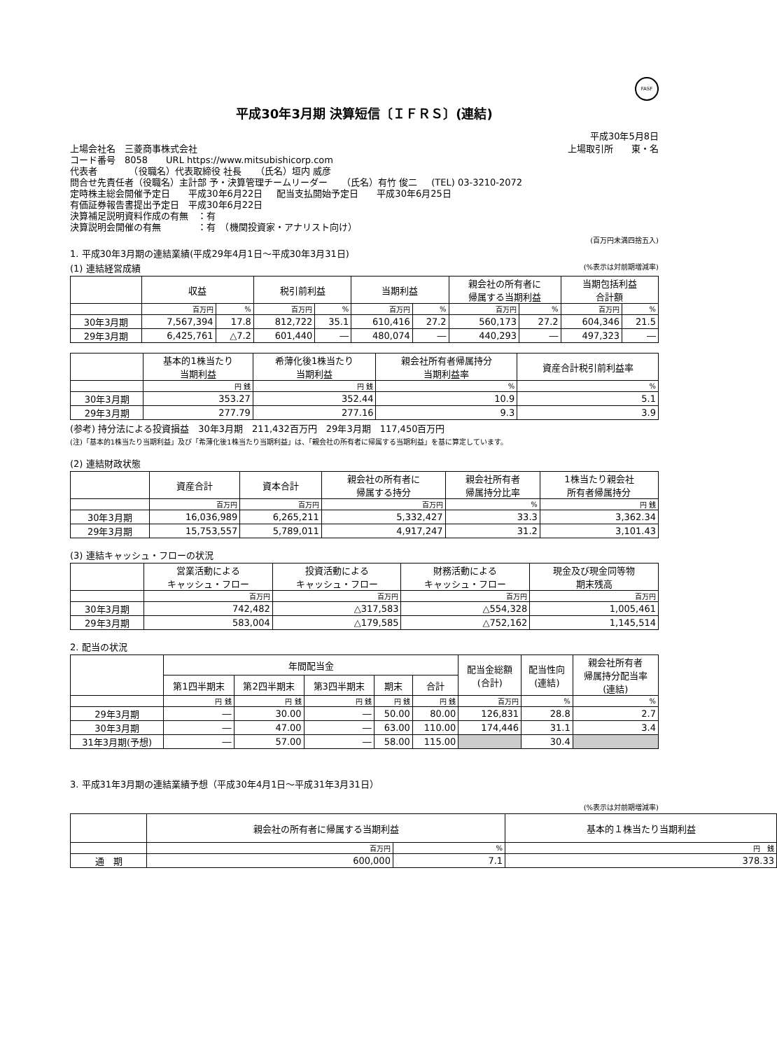FASF
平成30年3月期 決算短信〔ＩＦＲＳ〕(連結)
平成30年5月8日
上場会社名　三菱商事株式会社 上場取引所　　東・名
コード番号　8058　　URL https://www.mitsubishicorp.com
代表者　　　　（役職名）代表取締役 社長 （氏名）垣内 威彦
問合せ先責任者（役職名）主計部 予・決算管理チームリーダー （氏名）有竹 俊二 (TEL) 03-3210-2072
定時株主総会開催予定日　　平成30年6月22日 配当支払開始予定日　　平成30年6月25日
有価証券報告書提出予定日　平成30年6月22日
決算補足説明資料作成の有無　：有
決算説明会開催の有無　　　　：有　（機関投資家・アナリスト向け）
(百万円未満四捨五入)
1. 平成30年3月期の連結業績(平成29年4月1日～平成30年3月31日)
(1) 連結経営成績 (%表示は対前期増減率)
| | 収益 | | 税引前利益 | | 当期利益 | | 親会社の所有者に 帰属する当期利益 | | 当期包括利益 合計額 | |
| --- | --- | --- | --- | --- | --- | --- | --- | --- | --- | --- |
| | 百万円 | % | 百万円 | % | 百万円 | % | 百万円 | % | 百万円 | % |
| 30年3月期 | 7,567,394 | 17.8 | 812,722 | 35.1 | 610,416 | 27.2 | 560,173 | 27.2 | 604,346 | 21.5 |
| 29年3月期 | 6,425,761 | △7.2 | 601,440 | ― | 480,074 | ― | 440,293 | ― | 497,323 | ― |
| | 基本的1株当たり 当期利益 | 希薄化後1株当たり 当期利益 | 親会社所有者帰属持分 当期利益率 | 資産合計税引前利益率 |
| --- | --- | --- | --- | --- |
| | 円 銭 | 円 銭 | % | % |
| 30年3月期 | 353.27 | 352.44 | 10.9 | 5.1 |
| 29年3月期 | 277.79 | 277.16 | 9.3 | 3.9 |
(参考) 持分法による投資損益　30年3月期　211,432百万円　29年3月期　117,450百万円
(注)「基本的1株当たり当期利益」及び「希薄化後1株当たり当期利益」は、「親会社の所有者に帰属する当期利益」を基に算定しています。
(2) 連結財政状態
| | 資産合計 | 資本合計 | 親会社の所有者に 帰属する持分 | 親会社所有者 帰属持分比率 | 1株当たり親会社 所有者帰属持分 |
| --- | --- | --- | --- | --- | --- |
| | 百万円 | 百万円 | 百万円 | % | 円 銭 |
| 30年3月期 | 16,036,989 | 6,265,211 | 5,332,427 | 33.3 | 3,362.34 |
| 29年3月期 | 15,753,557 | 5,789,011 | 4,917,247 | 31.2 | 3,101.43 |
(3) 連結キャッシュ・フローの状況
| | 営業活動による キャッシュ・フロー | 投資活動による キャッシュ・フロー | 財務活動による キャッシュ・フロー | 現金及び現金同等物 期末残高 |
| --- | --- | --- | --- | --- |
| | 百万円 | 百万円 | 百万円 | 百万円 |
| 30年3月期 | 742,482 | △317,583 | △554,328 | 1,005,461 |
| 29年3月期 | 583,004 | △179,585 | △752,162 | 1,145,514 |
2. 配当の状況
| | 年間配当金 | | | | | 配当金総額 (合計) | 配当性向 (連結) | 親会社所有者 帰属持分配当率 (連結) |
| --- | --- | --- | --- | --- | --- | --- | --- | --- |
| | 第1四半期末 | 第2四半期末 | 第3四半期末 | 期末 | 合計 | | | |
| | 円 銭 | 円 銭 | 円 銭 | 円 銭 | 円 銭 | 百万円 | % | % |
| 29年3月期 | ― | 30.00 | ― | 50.00 | 80.00 | 126,831 | 28.8 | 2.7 |
| 30年3月期 | ― | 47.00 | ― | 63.00 | 110.00 | 174,446 | 31.1 | 3.4 |
| 31年3月期(予想) | ― | 57.00 | ― | 58.00 | 115.00 | | 30.4 | |
3. 平成31年3月期の連結業績予想（平成30年4月1日～平成31年3月31日）
(%表示は対前期増減率)
| | 親会社の所有者に帰属する当期利益 | | 基本的１株当たり当期利益 |
| --- | --- | --- | --- |
| | 百万円 | % | 円 銭 |
| 通 期 | 600,000 | 7.1 | 378.33 |